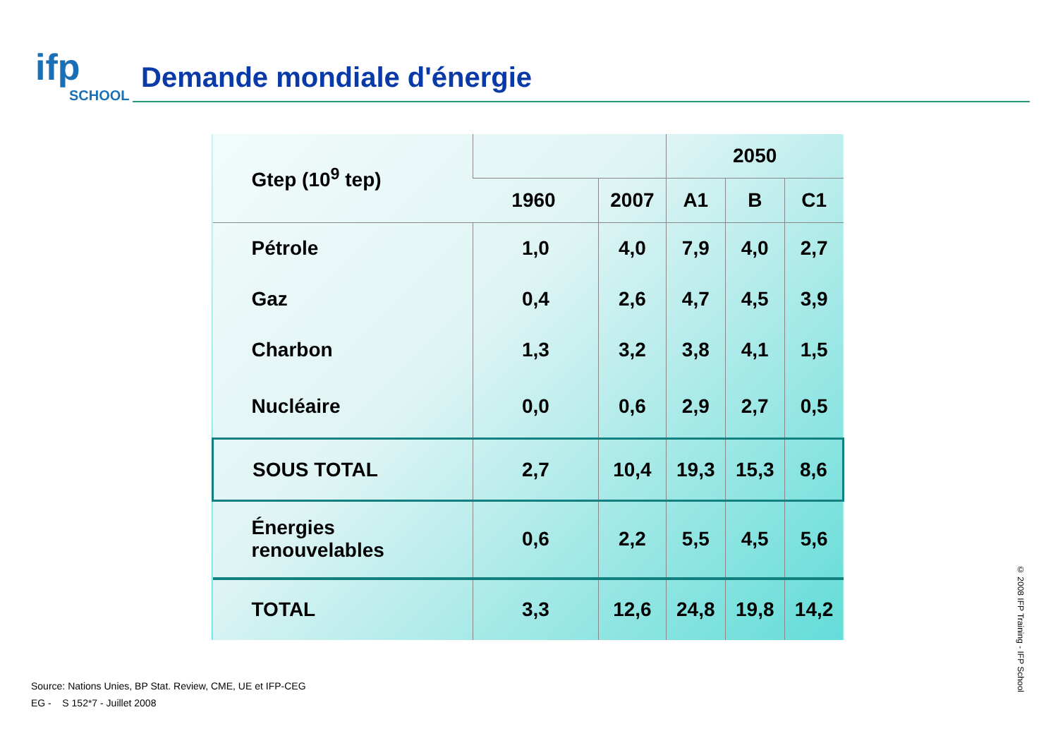ifp
SCHOOL
Demande mondiale d'énergie
| Gtep (10<sup>9</sup> tep) | | | 2050 | | |
| --- | --- | --- | --- | --- | --- |
| | 1960 | 2007 | A1 | B | C1 |
| Pétrole | 1,0 | 4,0 | 7,9 | 4,0 | 2,7 |
| Gaz | 0,4 | 2,6 | 4,7 | 4,5 | 3,9 |
| Charbon | 1,3 | 3,2 | 3,8 | 4,1 | 1,5 |
| Nucléaire | 0,0 | 0,6 | 2,9 | 2,7 | 0,5 |
| SOUS TOTAL | 2,7 | 10,4 | 19,3 | 15,3 | 8,6 |
| Énergies renouvelables | 0,6 | 2,2 | 5,5 | 4,5 | 5,6 |
| TOTAL | 3,3 | 12,6 | 24,8 | 19,8 | 14,2 |
Source: Nations Unies, BP Stat. Review, CME, UE et IFP-CEG
EG - S 152*7 - Juillet 2008
© 2008 IFP Training - IFP School